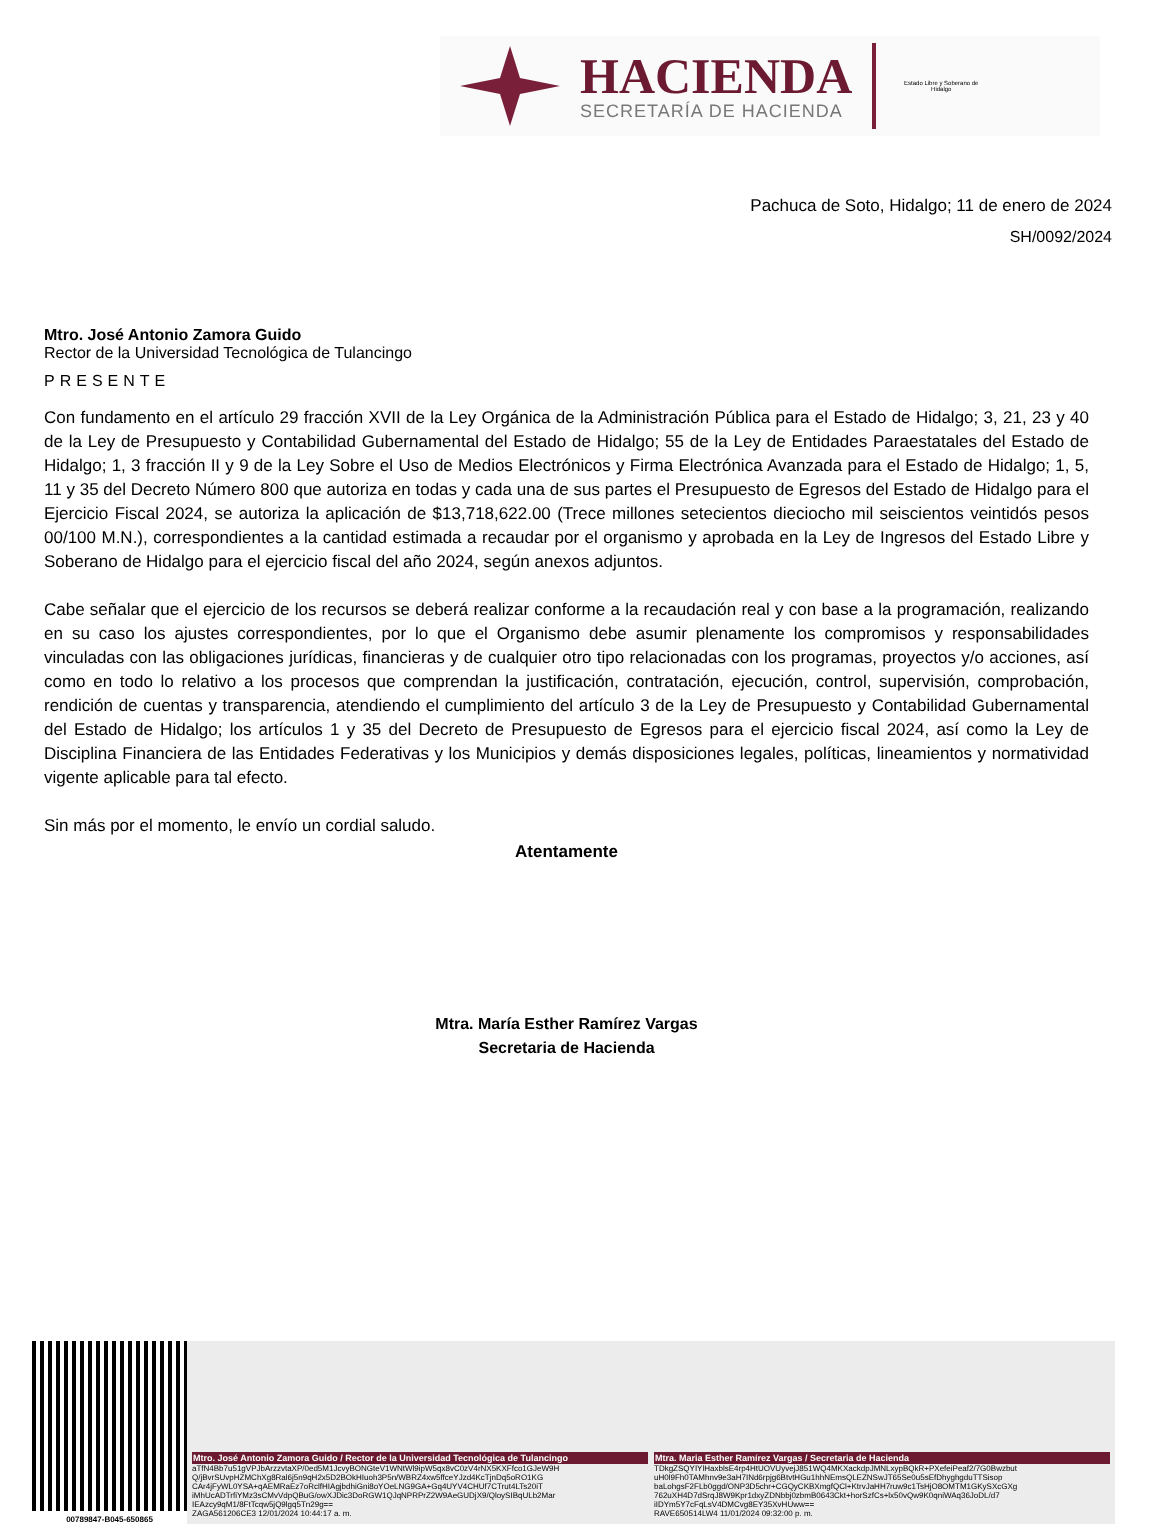HACIENDA
SECRETARÍA DE HACIENDA
Estado Libre y Soberano de Hidalgo
Pachuca de Soto, Hidalgo; 11 de enero de 2024
SH/0092/2024
Mtro. José Antonio Zamora Guido
Rector de la Universidad Tecnológica de Tulancingo
PRESENTE
Con fundamento en el artículo 29 fracción XVII de la Ley Orgánica de la Administración Pública para el Estado de Hidalgo; 3, 21, 23 y 40 de la Ley de Presupuesto y Contabilidad Gubernamental del Estado de Hidalgo; 55 de la Ley de Entidades Paraestatales del Estado de Hidalgo; 1, 3 fracción II y 9 de la Ley Sobre el Uso de Medios Electrónicos y Firma Electrónica Avanzada para el Estado de Hidalgo; 1, 5, 11 y 35 del Decreto Número 800 que autoriza en todas y cada una de sus partes el Presupuesto de Egresos del Estado de Hidalgo para el Ejercicio Fiscal 2024, se autoriza la aplicación de $13,718,622.00 (Trece millones setecientos dieciocho mil seiscientos veintidós pesos 00/100 M.N.), correspondientes a la cantidad estimada a recaudar por el organismo y aprobada en la Ley de Ingresos del Estado Libre y Soberano de Hidalgo para el ejercicio fiscal del año 2024, según anexos adjuntos.
Cabe señalar que el ejercicio de los recursos se deberá realizar conforme a la recaudación real y con base a la programación, realizando en su caso los ajustes correspondientes, por lo que el Organismo debe asumir plenamente los compromisos y responsabilidades vinculadas con las obligaciones jurídicas, financieras y de cualquier otro tipo relacionadas con los programas, proyectos y/o acciones, así como en todo lo relativo a los procesos que comprendan la justificación, contratación, ejecución, control, supervisión, comprobación, rendición de cuentas y transparencia, atendiendo el cumplimiento del artículo 3 de la Ley de Presupuesto y Contabilidad Gubernamental del Estado de Hidalgo; los artículos 1 y 35 del Decreto de Presupuesto de Egresos para el ejercicio fiscal 2024, así como la Ley de Disciplina Financiera de las Entidades Federativas y los Municipios y demás disposiciones legales, políticas, lineamientos y normatividad vigente aplicable para tal efecto.
Sin más por el momento, le envío un cordial saludo.
Atentamente
Mtra. María Esther Ramírez Vargas
Secretaria de Hacienda
00789847-B045-650865
Mtro. José Antonio Zamora Guido / Rector de la Universidad Tecnológica de Tulancingo
aTfN4Bb7u51gVPJbArzzvtaXP/0ed5M1JcvyBONGteV1WNtWl9ipW5qx8vC0zV4rNX5KXFfco1GJeW9H Q/jBvrSUvpHZMChXg8Ral6j5n9qH2x5D2BOkHIuoh3P5n/WBRZ4xw5ffceYJzd4KcTjnDq5oRO1KG CAr4jFyWL0YSA+qAEMRaEz7oRclfHIAgjbdhiGni8oYOeLNG9GA+Gq4UYV4CHUf7CTrut4LTs20iT iMhUcADTrfiYMz3sCMvVdpQBuG/owXJDic3DoRGW1QJqNPRPrZ2W9AeGUDjX9/QloySIBqULb2Mar IEAzcy9qM1/8FtTcqw5jQ9lgq5Tn29g==
ZAGA561206CE3 12/01/2024 10:44:17 a. m.
Mtra. Maria Esther Ramírez Vargas / Secretaria de Hacienda
TDkgZSQYIYlHaxblsE4rp4HtUOVUyvejJ851WQ4MKXackdpJMNLxypBQkR+PXefeiPeaf2/7G0Bwzbut uH0l9Fh0TAMhnv9e3aH7INd6rpjg6BtvtHGu1hhNEmsQLEZNSwJT65Se0u5sEfDhyghgduTTSisop baLohgsF2FLb0ggd/ONP3D5chr+CGQyCKBXmgfQCl+KtrvJaHH7ruw9c1TsHjO8OMTM1GKySXcGXg 762uXH4D7dSrqJ8W9Kpr1dxyZDNbbj0zbmB0643Ckt+horSzfCs+lx50vQw9K0qniWAq36JoDL/d7 iIDYm5Y7cFqLsV4DMCvg8EY35XvHUww==
RAVE650514LW4 11/01/2024 09:32:00 p. m.